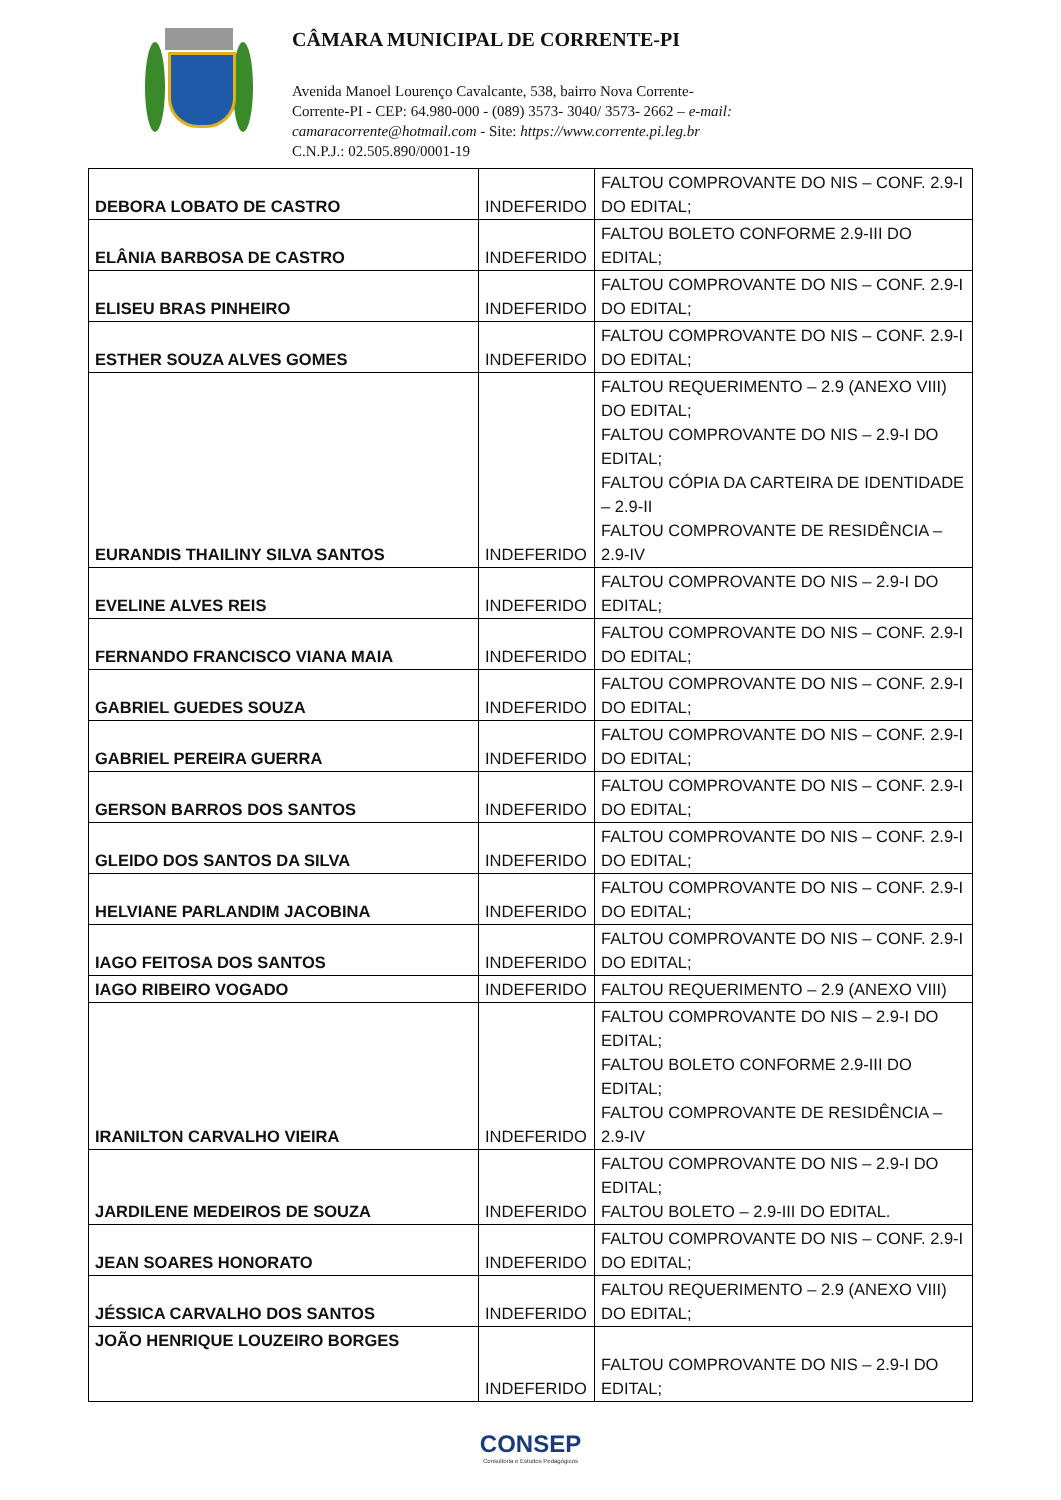CÂMARA MUNICIPAL DE CORRENTE-PI
Avenida Manoel Lourenço Cavalcante, 538, bairro Nova Corrente-
Corrente-PI - CEP: 64.980-000 - (089) 3573- 3040/ 3573- 2662 – e-mail:
camaracorrente@hotmail.com - Site: https://www.corrente.pi.leg.br
C.N.P.J.: 02.505.890/0001-19
| DEBORA LOBATO DE CASTRO | INDEFERIDO | FALTOU COMPROVANTE DO NIS – CONF. 2.9-I DO EDITAL; |
| ELÂNIA BARBOSA DE CASTRO | INDEFERIDO | FALTOU BOLETO CONFORME 2.9-III DO EDITAL; |
| ELISEU BRAS PINHEIRO | INDEFERIDO | FALTOU COMPROVANTE DO NIS – CONF. 2.9-I DO EDITAL; |
| ESTHER SOUZA ALVES GOMES | INDEFERIDO | FALTOU COMPROVANTE DO NIS – CONF. 2.9-I DO EDITAL; |
| EURANDIS THAILINY SILVA SANTOS | INDEFERIDO | FALTOU REQUERIMENTO – 2.9 (ANEXO VIII) DO EDITAL; FALTOU COMPROVANTE DO NIS – 2.9-I DO EDITAL; FALTOU CÓPIA DA CARTEIRA DE IDENTIDADE – 2.9-II FALTOU COMPROVANTE DE RESIDÊNCIA – 2.9-IV |
| EVELINE ALVES REIS | INDEFERIDO | FALTOU COMPROVANTE DO NIS – 2.9-I DO EDITAL; |
| FERNANDO FRANCISCO VIANA MAIA | INDEFERIDO | FALTOU COMPROVANTE DO NIS – CONF. 2.9-I DO EDITAL; |
| GABRIEL GUEDES SOUZA | INDEFERIDO | FALTOU COMPROVANTE DO NIS – CONF. 2.9-I DO EDITAL; |
| GABRIEL PEREIRA GUERRA | INDEFERIDO | FALTOU COMPROVANTE DO NIS – CONF. 2.9-I DO EDITAL; |
| GERSON BARROS DOS SANTOS | INDEFERIDO | FALTOU COMPROVANTE DO NIS – CONF. 2.9-I DO EDITAL; |
| GLEIDO DOS SANTOS DA SILVA | INDEFERIDO | FALTOU COMPROVANTE DO NIS – CONF. 2.9-I DO EDITAL; |
| HELVIANE PARLANDIM JACOBINA | INDEFERIDO | FALTOU COMPROVANTE DO NIS – CONF. 2.9-I DO EDITAL; |
| IAGO FEITOSA DOS SANTOS | INDEFERIDO | FALTOU COMPROVANTE DO NIS – CONF. 2.9-I DO EDITAL; |
| IAGO RIBEIRO VOGADO | INDEFERIDO | FALTOU REQUERIMENTO – 2.9 (ANEXO VIII) |
| IRANILTON CARVALHO VIEIRA | INDEFERIDO | FALTOU COMPROVANTE DO NIS – 2.9-I DO EDITAL; FALTOU BOLETO CONFORME 2.9-III DO EDITAL; FALTOU COMPROVANTE DE RESIDÊNCIA – 2.9-IV |
| JARDILENE MEDEIROS DE SOUZA | INDEFERIDO | FALTOU COMPROVANTE DO NIS – 2.9-I DO EDITAL; FALTOU BOLETO – 2.9-III DO EDITAL. |
| JEAN SOARES HONORATO | INDEFERIDO | FALTOU COMPROVANTE DO NIS – CONF. 2.9-I DO EDITAL; |
| JÉSSICA CARVALHO DOS SANTOS | INDEFERIDO | FALTOU REQUERIMENTO – 2.9 (ANEXO VIII) DO EDITAL; |
| JOÃO HENRIQUE LOUZEIRO BORGES | INDEFERIDO | FALTOU COMPROVANTE DO NIS – 2.9-I DO EDITAL; |
CONSEP
Consultoria e Estudos Pedagógicos